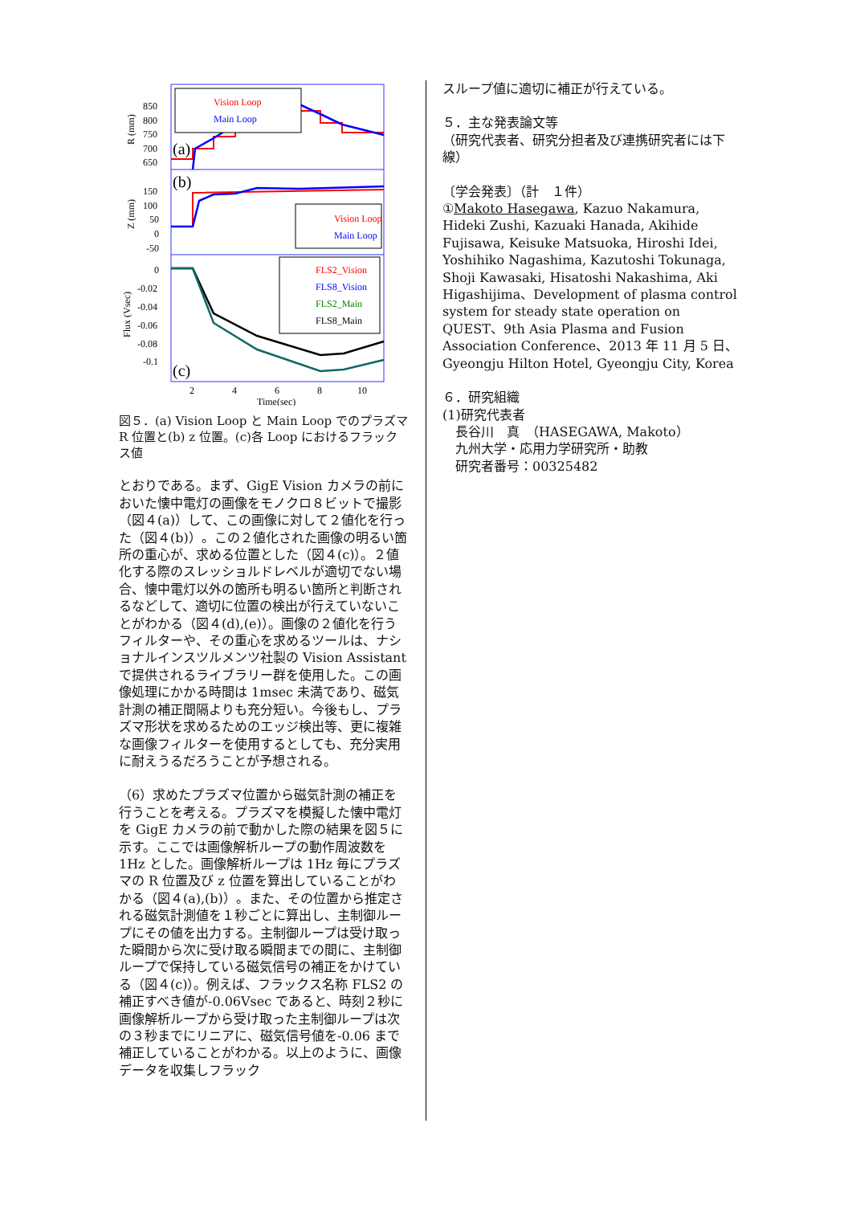850
800
750
700
650
150
100
50
0
-50
0
-0.02
-0.04
-0.06
-0.08
-0.1
(a)
(b)
(c)
2
4
6
8
10
Time(sec)
R (mm)
Z (mm)
Flux (Vsec)
Vision Loop
Main Loop
Vision Loop
Main Loop
FLS2_Vision
FLS8_Vision
FLS2_Main
FLS8_Main
図５．(a) Vision Loop と Main Loop でのプラズマ R 位置と(b) z 位置。(c)各 Loop におけるフラックス値
とおりである。まず、GigE Vision カメラの前においた懐中電灯の画像をモノクロ８ビットで撮影（図４(a)）して、この画像に対して２値化を行った（図４(b)）。この２値化された画像の明るい箇所の重心が、求める位置とした（図４(c)）。２値化する際のスレッショルドレベルが適切でない場合、懐中電灯以外の箇所も明るい箇所と判断されるなどして、適切に位置の検出が行えていないことがわかる（図４(d),(e)）。画像の２値化を行うフィルターや、その重心を求めるツールは、ナショナルインスツルメンツ社製の Vision Assistant で提供されるライブラリー群を使用した。この画像処理にかかる時間は 1msec 未満であり、磁気計測の補正間隔よりも充分短い。今後もし、プラズマ形状を求めるためのエッジ検出等、更に複雑な画像フィルターを使用するとしても、充分実用に耐えうるだろうことが予想される。
（6）求めたプラズマ位置から磁気計測の補正を行うことを考える。プラズマを模擬した懐中電灯を GigE カメラの前で動かした際の結果を図５に示す。ここでは画像解析ループの動作周波数を 1Hz とした。画像解析ループは 1Hz 毎にプラズマの R 位置及び z 位置を算出していることがわかる（図４(a),(b)）。また、その位置から推定される磁気計測値を１秒ごとに算出し、主制御ループにその値を出力する。主制御ループは受け取った瞬間から次に受け取る瞬間までの間に、主制御ループで保持している磁気信号の補正をかけている（図４(c)）。例えば、フラックス名称 FLS2 の補正すべき値が-0.06Vsec であると、時刻２秒に画像解析ループから受け取った主制御ループは次の３秒までにリニアに、磁気信号値を-0.06 まで補正していることがわかる。以上のように、画像データを収集しフラック
スループ値に適切に補正が行えている。
５．主な発表論文等
（研究代表者、研究分担者及び連携研究者には下線）
〔学会発表〕（計　１件）
①Makoto Hasegawa, Kazuo Nakamura, Hideki Zushi, Kazuaki Hanada, Akihide Fujisawa, Keisuke Matsuoka, Hiroshi Idei, Yoshihiko Nagashima, Kazutoshi Tokunaga, Shoji Kawasaki, Hisatoshi Nakashima, Aki Higashijima、Development of plasma control system for steady state operation on QUEST、9th Asia Plasma and Fusion Association Conference、2013 年 11 月 5 日、Gyeongju Hilton Hotel, Gyeongju City, Korea
６．研究組織
(1)研究代表者
　長谷川　真　（HASEGAWA, Makoto）
　九州大学・応用力学研究所・助教
　研究者番号：00325482